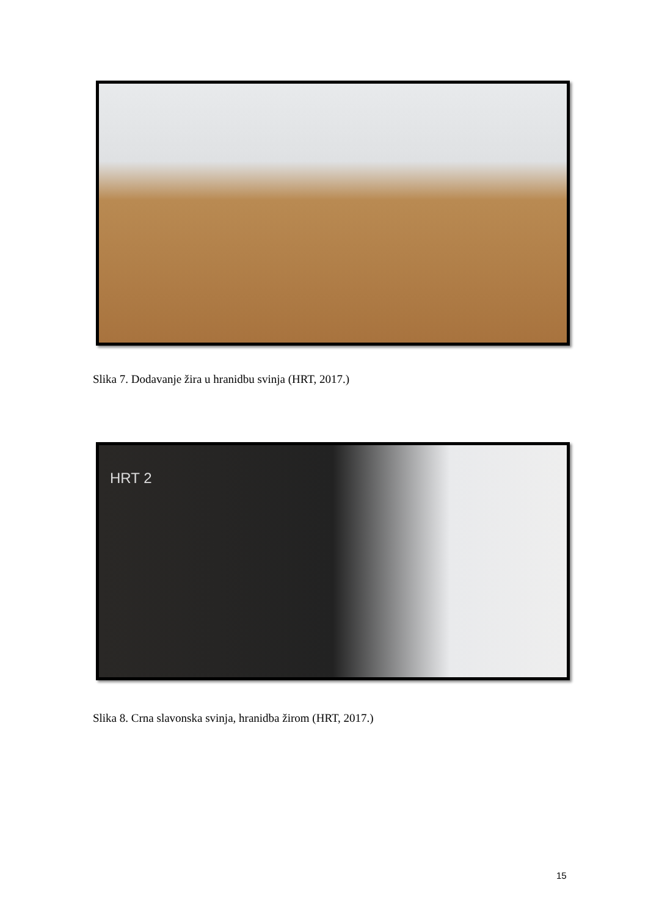Slika 7. Dodavanje žira u hranidbu svinja (HRT, 2017.)
HRT 2
Slika 8. Crna slavonska svinja, hranidba žirom (HRT, 2017.)
15